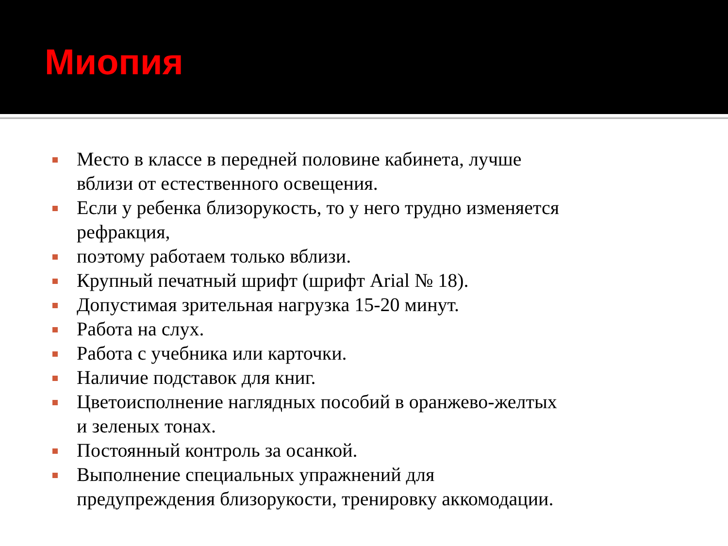Миопия
Место в классе в передней половине кабинета, лучше вблизи от естественного освещения.
Если у ребенка близорукость, то у него трудно изменяется рефракция,
поэтому работаем только вблизи.
Крупный печатный шрифт (шрифт Arial № 18).
Допустимая зрительная нагрузка 15-20 минут.
Работа на слух.
Работа с учебника или карточки.
Наличие подставок для книг.
Цветоисполнение наглядных пособий в оранжево-желтых и зеленых тонах.
Постоянный контроль за осанкой.
Выполнение специальных упражнений для предупреждения близорукости, тренировку аккомодации.